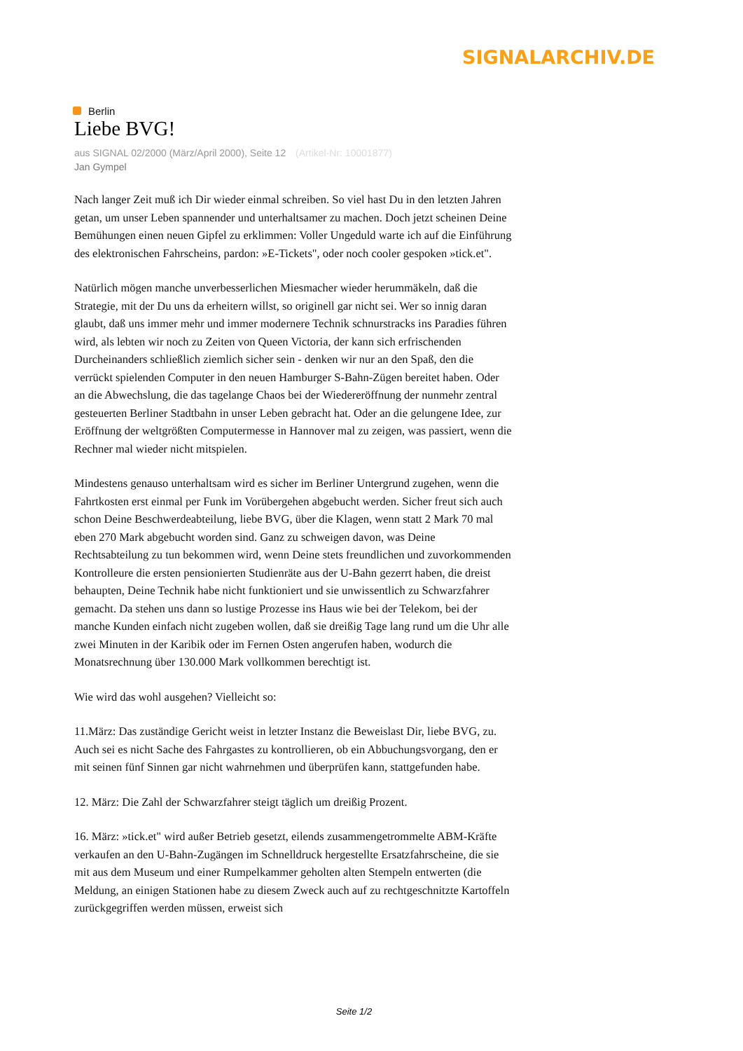SIGNALARCHIV.DE
Berlin
Liebe BVG!
aus SIGNAL 02/2000 (März/April 2000), Seite 12 (Artikel-Nr: 10001877)
Jan Gympel
Nach langer Zeit muß ich Dir wieder einmal schreiben. So viel hast Du in den letzten Jahren getan, um unser Leben spannender und unterhaltsamer zu machen. Doch jetzt scheinen Deine Bemühungen einen neuen Gipfel zu erklimmen: Voller Ungeduld warte ich auf die Einführung des elektronischen Fahrscheins, pardon: »E-Tickets", oder noch cooler gespoken »tick.et".
Natürlich mögen manche unverbesserlichen Miesmacher wieder herummäkeln, daß die Strategie, mit der Du uns da erheitern willst, so originell gar nicht sei. Wer so innig daran glaubt, daß uns immer mehr und immer modernere Technik schnurstracks ins Paradies führen wird, als lebten wir noch zu Zeiten von Queen Victoria, der kann sich erfrischenden Durcheinanders schließlich ziemlich sicher sein - denken wir nur an den Spaß, den die verrückt spielenden Computer in den neuen Hamburger S-Bahn-Zügen bereitet haben. Oder an die Abwechslung, die das tagelange Chaos bei der Wiedereröffnung der nunmehr zentral gesteuerten Berliner Stadtbahn in unser Leben gebracht hat. Oder an die gelungene Idee, zur Eröffnung der weltgrößten Computermesse in Hannover mal zu zeigen, was passiert, wenn die Rechner mal wieder nicht mitspielen.
Mindestens genauso unterhaltsam wird es sicher im Berliner Untergrund zugehen, wenn die Fahrtkosten erst einmal per Funk im Vorübergehen abgebucht werden. Sicher freut sich auch schon Deine Beschwerdeabteilung, liebe BVG, über die Klagen, wenn statt 2 Mark 70 mal eben 270 Mark abgebucht worden sind. Ganz zu schweigen davon, was Deine Rechtsabteilung zu tun bekommen wird, wenn Deine stets freundlichen und zuvorkommenden Kontrolleure die ersten pensionierten Studienräte aus der U-Bahn gezerrt haben, die dreist behaupten, Deine Technik habe nicht funktioniert und sie unwissentlich zu Schwarzfahrer gemacht. Da stehen uns dann so lustige Prozesse ins Haus wie bei der Telekom, bei der manche Kunden einfach nicht zugeben wollen, daß sie dreißig Tage lang rund um die Uhr alle zwei Minuten in der Karibik oder im Fernen Osten angerufen haben, wodurch die Monatsrechnung über 130.000 Mark vollkommen berechtigt ist.
Wie wird das wohl ausgehen? Vielleicht so:
11.März: Das zuständige Gericht weist in letzter Instanz die Beweislast Dir, liebe BVG, zu. Auch sei es nicht Sache des Fahrgastes zu kontrollieren, ob ein Abbuchungsvorgang, den er mit seinen fünf Sinnen gar nicht wahrnehmen und überprüfen kann, stattgefunden habe.
12. März: Die Zahl der Schwarzfahrer steigt täglich um dreißig Prozent.
16. März: »tick.et" wird außer Betrieb gesetzt, eilends zusammengetrommelte ABM-Kräfte verkaufen an den U-Bahn-Zugängen im Schnelldruck hergestellte Ersatzfahrscheine, die sie mit aus dem Museum und einer Rumpelkammer geholten alten Stempeln entwerten (die Meldung, an einigen Stationen habe zu diesem Zweck auch auf zu rechtgeschnitzte Kartoffeln zurückgegriffen werden müssen, erweist sich
Seite 1/2